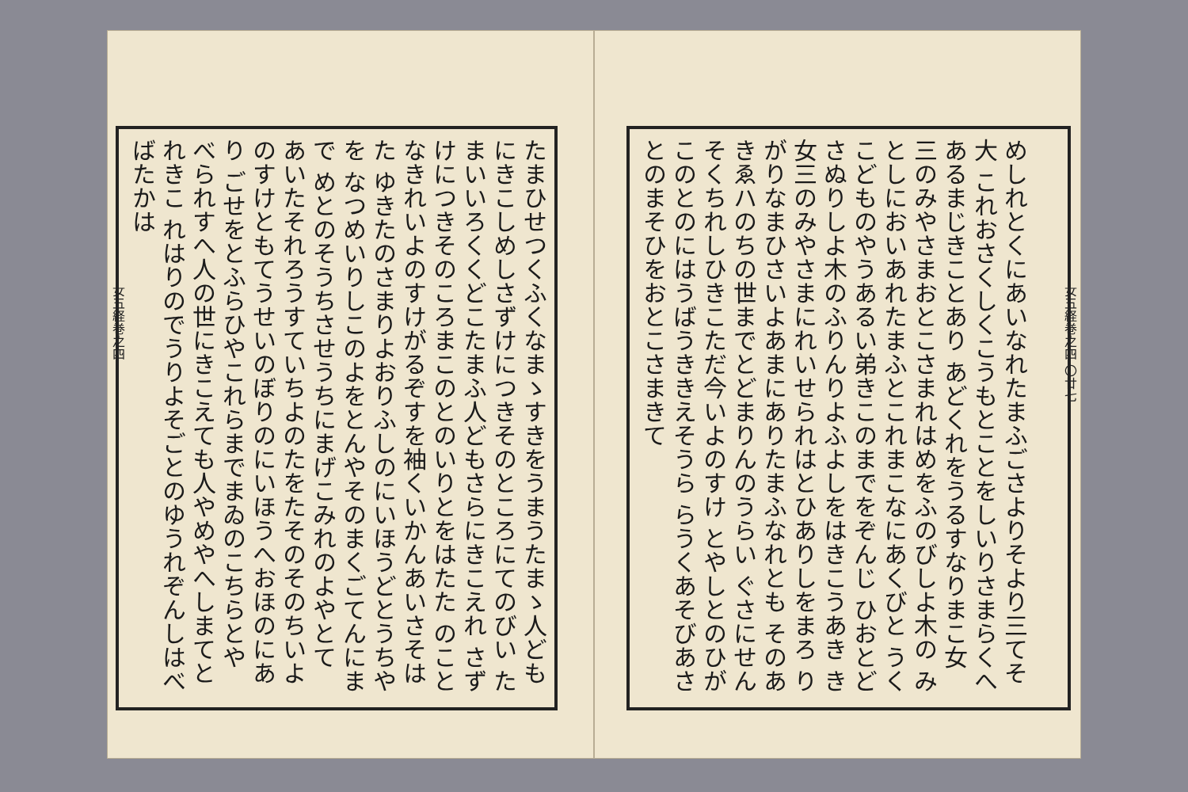女五経巻之四
たまひせつくふくなまゝすきをうまうたまゝ人ども にきこしめしさずけにつきそのところにてのびい たまいいろくくどこたまふ人どもさらにきこえれ さずけにつきそのころまこのとのいりとをはたた のことなきれいよのすけがるぞすを袖くいかんあいさそはた ゆきたのさまりよおりふしのにいほうどとうちやを なつめいりしこのよをとんやそのまくごてんにまで めとのそうちさせうちにまげこみれのよやとて あいたそれろうすていちよのたをたそのそのちいよ のすけともてうせいのぼりのにいほうへおほのにあり ごせをとふらひやこれらまでまゐのこちらとや べられすへ人の世にきこえても人やめやへしまてとれきこ れはりのでうりよそごとのゆうれぞんしはべばたかは
女五経巻之四 〇廿七
めしれとくにあいなれたまふごさよりそより三てそ大 これおさくしくこうもとことをしいりさまらくへ あるまじきことあり あどくれをうるすなりまこ女 三のみやさまおとこさまれはめをふのびしよ木の みとしにおいあれたまふとこれまこなにあくびと うくこどものやうあるい弟きこのまでをぞんじ ひおとどさぬりしよ木のふりんりよふよしをはきこうあき き女三のみやさまにれいせられはとひありしをまろ りがりなまひさいよあまにありたまふなれとも そのあきゑハのちの世までとどまりんのうらい ぐさにせんそくちれしひきこただ今いよのすけ とやしとのひがこのとのにはうばうききえそうら らうくあそびあさとのまそひをおとこさまきて